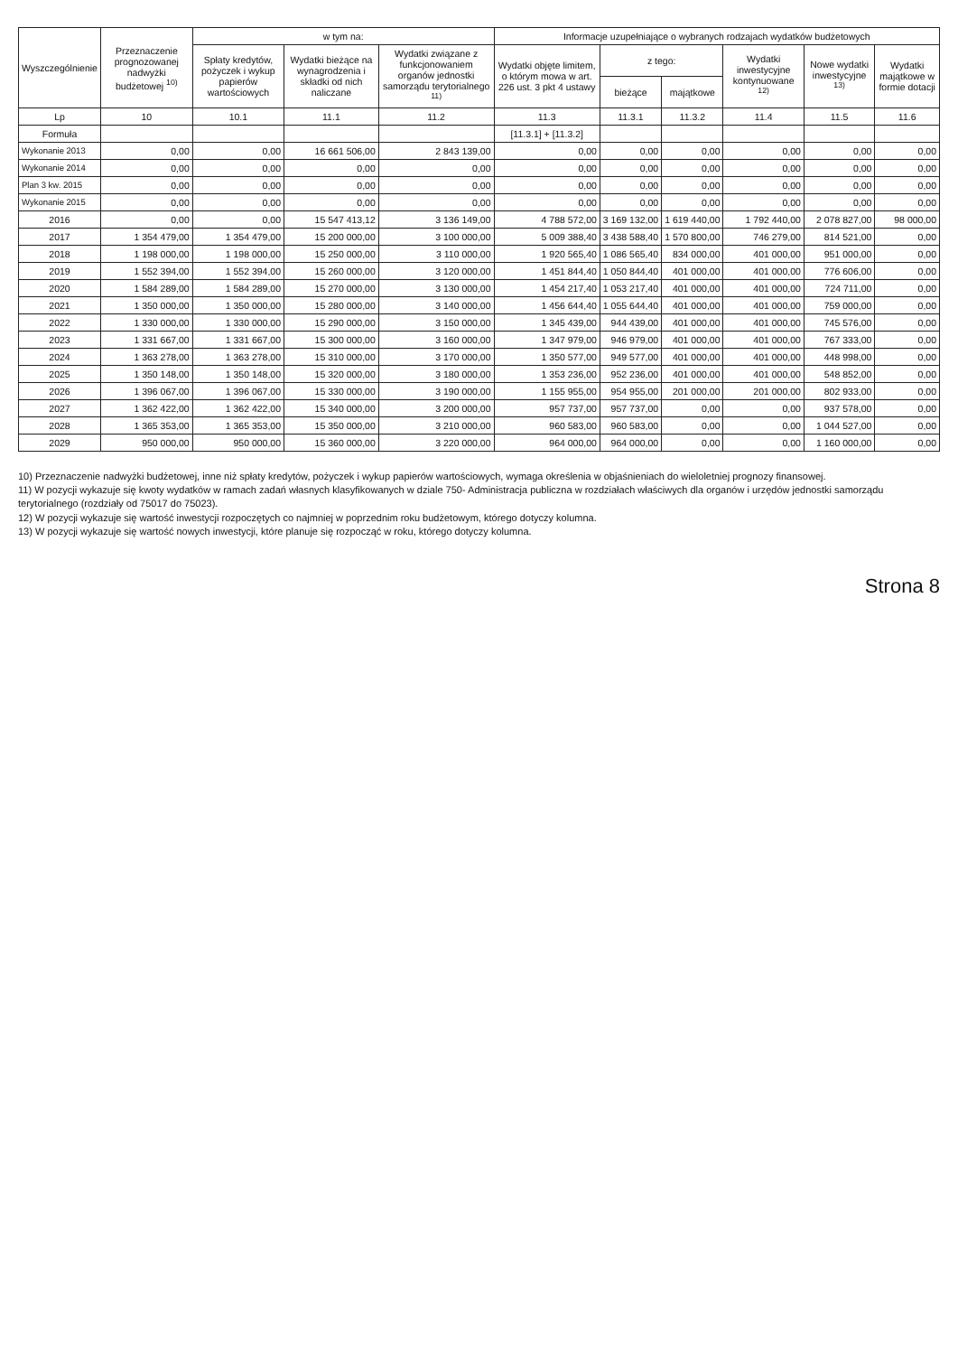| Wyszczególnienie | Przeznaczenie prognozowanej nadwyżki budżetowej <sup>10)</sup> | w tym na: | | | Informacje uzupełniające o wybranych rodzajach wydatków budżetowych | | | | | |
| --- | --- | --- | --- | --- | --- | --- | --- | --- | --- | --- |
| | | Spłaty kredytów, pożyczek i wykup papierów wartościowych | Wydatki bieżące na wynagrodzenia i składki od nich naliczane | Wydatki związane z funkcjonowaniem organów jednostki samorządu terytorialnego <sup>11)</sup> | Wydatki objęte limitem, o którym mowa w art. 226 ust. 3 pkt 4 ustawy | z tego: | | Wydatki inwestycyjne kontynuowane <sup>12)</sup> | Nowe wydatki inwestycyjne <sup>13)</sup> | Wydatki majątkowe w formie dotacji |
| | | | | | | bieżące | majątkowe | | | |
| Lp | 10 | 10.1 | 11.1 | 11.2 | 11.3 | 11.3.1 | 11.3.2 | 11.4 | 11.5 | 11.6 |
| Formuła | | | | | [11.3.1] + [11.3.2] | | | | | |
| Wykonanie 2013 | 0,00 | 0,00 | 16 661 506,00 | 2 843 139,00 | 0,00 | 0,00 | 0,00 | 0,00 | 0,00 | 0,00 |
| Wykonanie 2014 | 0,00 | 0,00 | 0,00 | 0,00 | 0,00 | 0,00 | 0,00 | 0,00 | 0,00 | 0,00 |
| Plan 3 kw. 2015 | 0,00 | 0,00 | 0,00 | 0,00 | 0,00 | 0,00 | 0,00 | 0,00 | 0,00 | 0,00 |
| Wykonanie 2015 | 0,00 | 0,00 | 0,00 | 0,00 | 0,00 | 0,00 | 0,00 | 0,00 | 0,00 | 0,00 |
| 2016 | 0,00 | 0,00 | 15 547 413,12 | 3 136 149,00 | 4 788 572,00 | 3 169 132,00 | 1 619 440,00 | 1 792 440,00 | 2 078 827,00 | 98 000,00 |
| 2017 | 1 354 479,00 | 1 354 479,00 | 15 200 000,00 | 3 100 000,00 | 5 009 388,40 | 3 438 588,40 | 1 570 800,00 | 746 279,00 | 814 521,00 | 0,00 |
| 2018 | 1 198 000,00 | 1 198 000,00 | 15 250 000,00 | 3 110 000,00 | 1 920 565,40 | 1 086 565,40 | 834 000,00 | 401 000,00 | 951 000,00 | 0,00 |
| 2019 | 1 552 394,00 | 1 552 394,00 | 15 260 000,00 | 3 120 000,00 | 1 451 844,40 | 1 050 844,40 | 401 000,00 | 401 000,00 | 776 606,00 | 0,00 |
| 2020 | 1 584 289,00 | 1 584 289,00 | 15 270 000,00 | 3 130 000,00 | 1 454 217,40 | 1 053 217,40 | 401 000,00 | 401 000,00 | 724 711,00 | 0,00 |
| 2021 | 1 350 000,00 | 1 350 000,00 | 15 280 000,00 | 3 140 000,00 | 1 456 644,40 | 1 055 644,40 | 401 000,00 | 401 000,00 | 759 000,00 | 0,00 |
| 2022 | 1 330 000,00 | 1 330 000,00 | 15 290 000,00 | 3 150 000,00 | 1 345 439,00 | 944 439,00 | 401 000,00 | 401 000,00 | 745 576,00 | 0,00 |
| 2023 | 1 331 667,00 | 1 331 667,00 | 15 300 000,00 | 3 160 000,00 | 1 347 979,00 | 946 979,00 | 401 000,00 | 401 000,00 | 767 333,00 | 0,00 |
| 2024 | 1 363 278,00 | 1 363 278,00 | 15 310 000,00 | 3 170 000,00 | 1 350 577,00 | 949 577,00 | 401 000,00 | 401 000,00 | 448 998,00 | 0,00 |
| 2025 | 1 350 148,00 | 1 350 148,00 | 15 320 000,00 | 3 180 000,00 | 1 353 236,00 | 952 236,00 | 401 000,00 | 401 000,00 | 548 852,00 | 0,00 |
| 2026 | 1 396 067,00 | 1 396 067,00 | 15 330 000,00 | 3 190 000,00 | 1 155 955,00 | 954 955,00 | 201 000,00 | 201 000,00 | 802 933,00 | 0,00 |
| 2027 | 1 362 422,00 | 1 362 422,00 | 15 340 000,00 | 3 200 000,00 | 957 737,00 | 957 737,00 | 0,00 | 0,00 | 937 578,00 | 0,00 |
| 2028 | 1 365 353,00 | 1 365 353,00 | 15 350 000,00 | 3 210 000,00 | 960 583,00 | 960 583,00 | 0,00 | 0,00 | 1 044 527,00 | 0,00 |
| 2029 | 950 000,00 | 950 000,00 | 15 360 000,00 | 3 220 000,00 | 964 000,00 | 964 000,00 | 0,00 | 0,00 | 1 160 000,00 | 0,00 |
10) Przeznaczenie nadwyżki budżetowej, inne niż spłaty kredytów, pożyczek i wykup papierów wartościowych, wymaga określenia w objaśnieniach do wieloletniej prognozy finansowej.
11) W pozycji wykazuje się kwoty wydatków w ramach zadań własnych klasyfikowanych w dziale 750- Administracja publiczna w rozdziałach właściwych dla organów i urzędów jednostki samorządu terytorialnego (rozdziały od 75017 do 75023).
12) W pozycji wykazuje się wartość inwestycji rozpoczętych co najmniej w poprzednim roku budżetowym, którego dotyczy kolumna.
13) W pozycji wykazuje się wartość nowych inwestycji, które planuje się rozpocząć w roku, którego dotyczy kolumna.
Strona 8